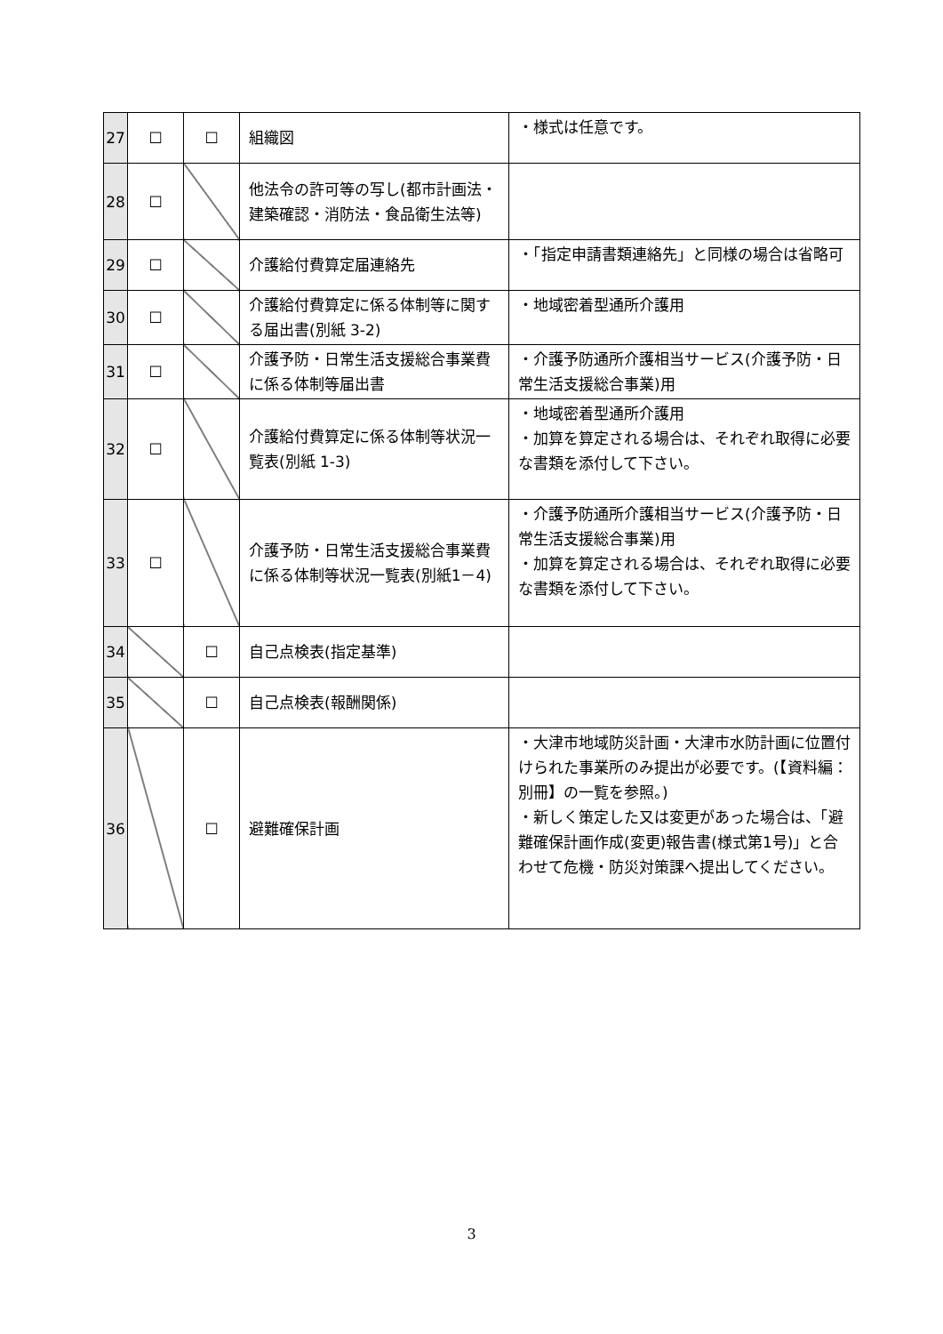| 27 | ☐ | ☐ | 組織図 | ・様式は任意です。 |
| 28 | ☐ | | 他法令の許可等の写し(都市計画法・建築確認・消防法・食品衛生法等) | |
| 29 | ☐ | | 介護給付費算定届連絡先 | ・「指定申請書類連絡先」と同様の場合は省略可 |
| 30 | ☐ | | 介護給付費算定に係る体制等に関する届出書(別紙 3-2) | ・地域密着型通所介護用 |
| 31 | ☐ | | 介護予防・日常生活支援総合事業費に係る体制等届出書 | ・介護予防通所介護相当サービス(介護予防・日常生活支援総合事業)用 |
| 32 | ☐ | | 介護給付費算定に係る体制等状況一覧表(別紙 1-3) | ・地域密着型通所介護用 ・加算を算定される場合は、それぞれ取得に必要な書類を添付して下さい。 |
| 33 | ☐ | | 介護予防・日常生活支援総合事業費に係る体制等状況一覧表(別紙1－4) | ・介護予防通所介護相当サービス(介護予防・日常生活支援総合事業)用 ・加算を算定される場合は、それぞれ取得に必要な書類を添付して下さい。 |
| 34 | | ☐ | 自己点検表(指定基準) | |
| 35 | | ☐ | 自己点検表(報酬関係) | |
| 36 | | ☐ | 避難確保計画 | ・大津市地域防災計画・大津市水防計画に位置付けられた事業所のみ提出が必要です。(【資料編：別冊】の一覧を参照。) ・新しく策定した又は変更があった場合は、「避難確保計画作成(変更)報告書(様式第1号)」と合わせて危機・防災対策課へ提出してください。 |
3